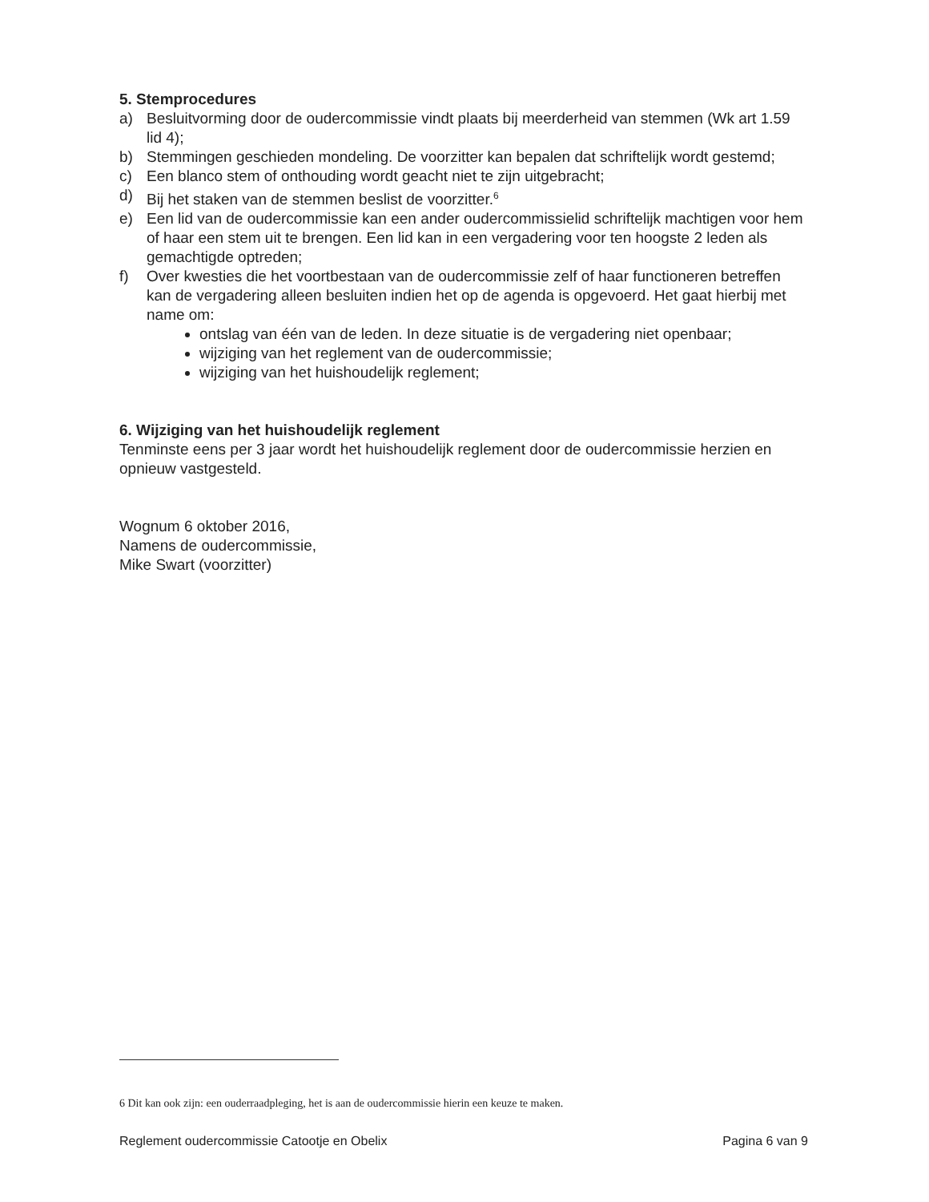5. Stemprocedures
a) Besluitvorming door de oudercommissie vindt plaats bij meerderheid van stemmen (Wk art 1.59 lid 4);
b) Stemmingen geschieden mondeling. De voorzitter kan bepalen dat schriftelijk wordt gestemd;
c) Een blanco stem of onthouding wordt geacht niet te zijn uitgebracht;
d) Bij het staken van de stemmen beslist de voorzitter.<sup>6</sup>
e) Een lid van de oudercommissie kan een ander oudercommissielid schriftelijk machtigen voor hem of haar een stem uit te brengen. Een lid kan in een vergadering voor ten hoogste 2 leden als gemachtigde optreden;
f) Over kwesties die het voortbestaan van de oudercommissie zelf of haar functioneren betreffen kan de vergadering alleen besluiten indien het op de agenda is opgevoerd. Het gaat hierbij met name om:
ontslag van één van de leden. In deze situatie is de vergadering niet openbaar;
wijziging van het reglement van de oudercommissie;
wijziging van het huishoudelijk reglement;
6. Wijziging van het huishoudelijk reglement
Tenminste eens per 3 jaar wordt het huishoudelijk reglement door de oudercommissie herzien en opnieuw vastgesteld.
Wognum 6 oktober 2016,
Namens de oudercommissie,
Mike Swart (voorzitter)
6 Dit kan ook zijn: een ouderraadpleging, het is aan de oudercommissie hierin een keuze te maken.
Reglement oudercommissie Catootje en Obelix Pagina 6 van 9